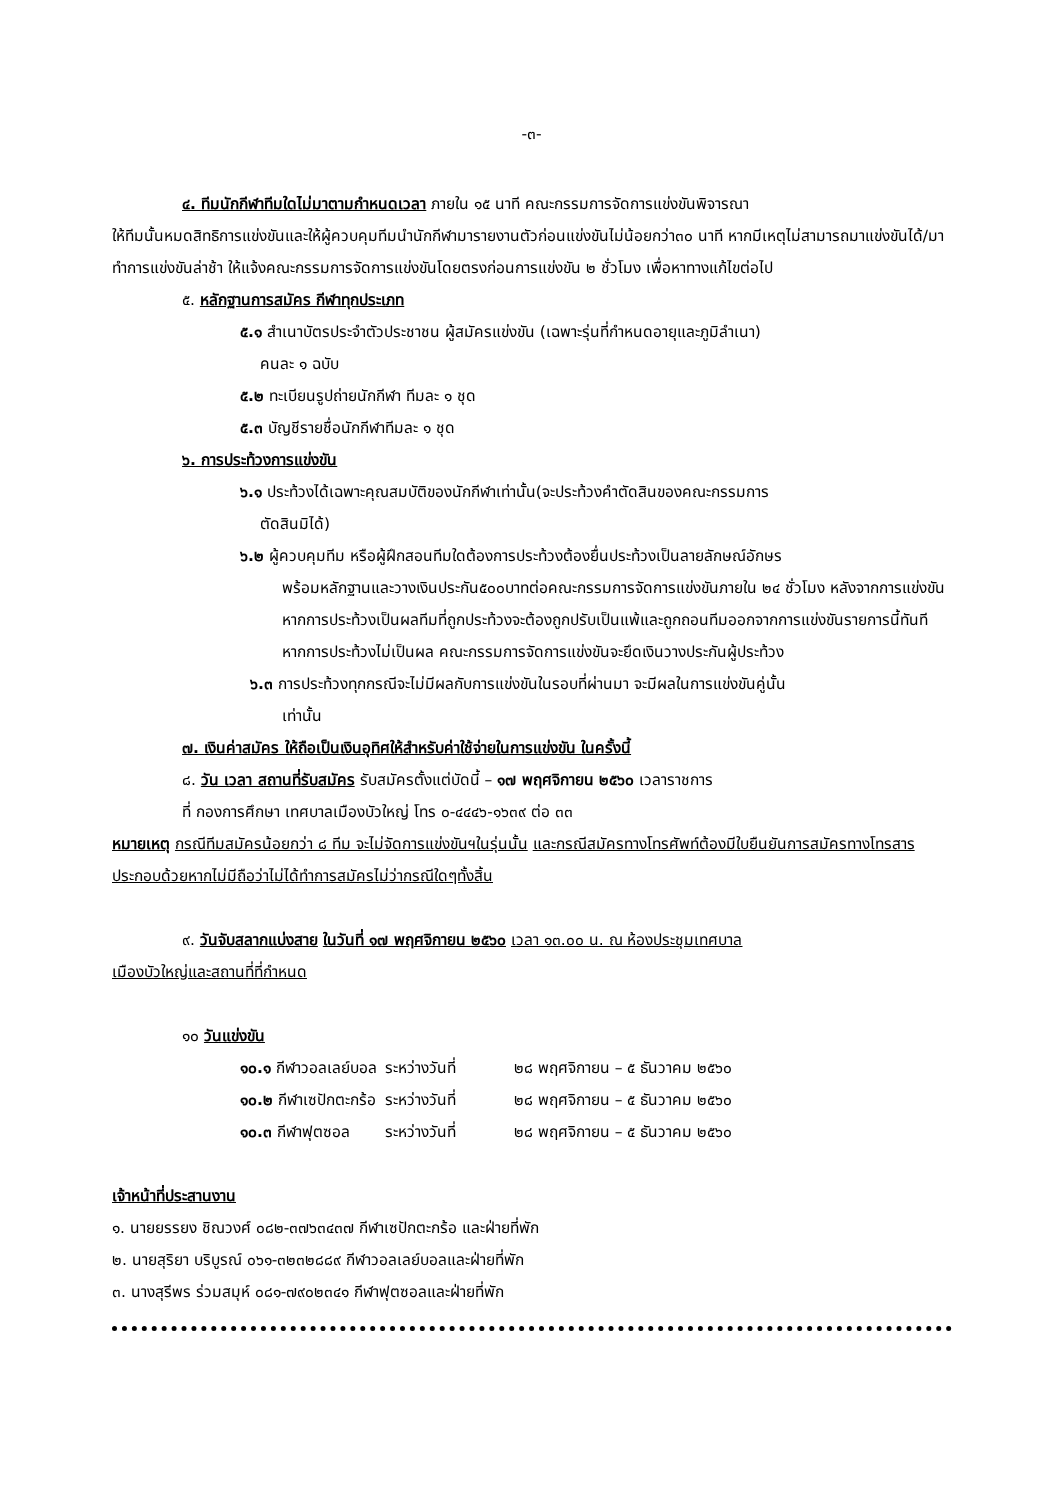-๓-
๔. ทีมนักกีฬาทีมใดไม่มาตามกำหนดเวลา ภายใน ๑๕ นาที คณะกรรมการจัดการแข่งขันพิจารณา
ให้ทีมนั้นหมดสิทธิการแข่งขันและให้ผู้ควบคุมทีมนำนักกีฬามารายงานตัวก่อนแข่งขันไม่น้อยกว่า๓๐ นาที หากมีเหตุไม่สามารถมาแข่งขันได้/มาทำการแข่งขันล่าช้า ให้แจ้งคณะกรรมการจัดการแข่งขันโดยตรงก่อนการแข่งขัน ๒ ชั่วโมง เพื่อหาทางแก้ไขต่อไป
๕. หลักฐานการสมัคร กีฬาทุกประเภท
๕.๑ สำเนาบัตรประจำตัวประชาชน ผู้สมัครแข่งขัน (เฉพาะรุ่นที่กำหนดอายุและภูมิลำเนา)
คนละ ๑ ฉบับ
๕.๒ ทะเบียนรูปถ่ายนักกีฬา ทีมละ ๑ ชุด
๕.๓ บัญชีรายชื่อนักกีฬาทีมละ ๑ ชุด
๖. การประท้วงการแข่งขัน
๖.๑ ประท้วงได้เฉพาะคุณสมบัติของนักกีฬาเท่านั้น(จะประท้วงคำตัดสินของคณะกรรมการ
ตัดสินมิได้)
๖.๒ ผู้ควบคุมทีม หรือผู้ฝึกสอนทีมใดต้องการประท้วงต้องยื่นประท้วงเป็นลายลักษณ์อักษร
พร้อมหลักฐานและวางเงินประกัน๕๐๐บาทต่อคณะกรรมการจัดการแข่งขันภายใน ๒๔ ชั่วโมง หลังจากการแข่งขัน หากการประท้วงเป็นผลทีมที่ถูกประท้วงจะต้องถูกปรับเป็นแพ้และถูกถอนทีมออกจากการแข่งขันรายการนี้ทันที หากการประท้วงไม่เป็นผล คณะกรรมการจัดการแข่งขันจะยึดเงินวางประกันผู้ประท้วง
๖.๓ การประท้วงทุกกรณีจะไม่มีผลกับการแข่งขันในรอบที่ผ่านมา จะมีผลในการแข่งขันคู่นั้น
เท่านั้น
๗. เงินค่าสมัคร ให้ถือเป็นเงินอุทิศให้สำหรับค่าใช้จ่ายในการแข่งขัน ในครั้งนี้
๘. วัน เวลา สถานที่รับสมัคร รับสมัครตั้งแต่บัดนี้ – ๑๗ พฤศจิกายน ๒๕๖๐ เวลาราชการ
ที่ กองการศึกษา เทศบาลเมืองบัวใหญ่ โทร ๐-๔๔๔๖-๑๖๓๙ ต่อ ๓๓
หมายเหตุ กรณีทีมสมัครน้อยกว่า ๘ ทีม จะไม่จัดการแข่งขันฯในรุ่นนั้น และกรณีสมัครทางโทรศัพท์ต้องมีใบยืนยันการสมัครทางโทรสารประกอบด้วยหากไม่มีถือว่าไม่ได้ทำการสมัครไม่ว่ากรณีใดๆทั้งสิ้น
๙. วันจับสลากแบ่งสาย ในวันที่ ๑๗ พฤศจิกายน ๒๕๖๐ เวลา ๑๓.๐๐ น. ณ ห้องประชุมเทศบาล
เมืองบัวใหญ่และสถานที่ที่กำหนด
๑๐ วันแข่งขัน
| ๑๐.๑ กีฬาวอลเลย์บอล | ระหว่างวันที่ | ๒๘ พฤศจิกายน – ๕ ธันวาคม ๒๕๖๐ |
| ๑๐.๒ กีฬาเซปักตะกร้อ | ระหว่างวันที่ | ๒๘ พฤศจิกายน – ๕ ธันวาคม ๒๕๖๐ |
| ๑๐.๓ กีฬาฟุตซอล | ระหว่างวันที่ | ๒๘ พฤศจิกายน – ๕ ธันวาคม ๒๕๖๐ |
เจ้าหน้าที่ประสานงาน
๑. นายยรรยง ชิณวงศ์ ๐๘๒-๓๗๖๓๔๓๗ กีฬาเซปักตะกร้อ และฝ่ายที่พัก
๒. นายสุริยา บริบูรณ์ ๐๖๑-๓๒๓๒๘๘๙ กีฬาวอลเลย์บอลและฝ่ายที่พัก
๓. นางสุรีพร ร่วมสมุห์ ๐๘๑-๗๙๐๒๓๔๑ กีฬาฟุตซอลและฝ่ายที่พัก